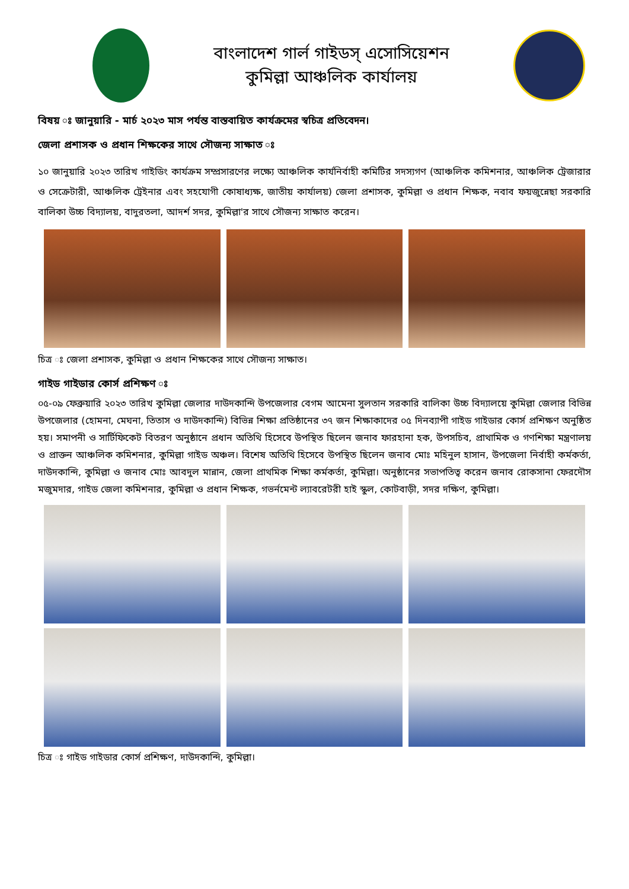বাংলাদেশ গার্ল গাইডস্ এসোসিয়েশন
কুমিল্লা আঞ্চলিক কার্যালয়
বিষয় ঃ জানুয়ারি - মার্চ ২০২৩ মাস পর্যন্ত বাস্তবায়িত কার্যক্রমের স্বচিত্র প্রতিবেদন।
জেলা প্রশাসক ও প্রধান শিক্ষকের সাথে সৌজন্য সাক্ষাত ঃ
১০ জানুয়ারি ২০২৩ তারিখ গাইডিং কার্যক্রম সম্প্রসারণের লক্ষ্যে আঞ্চলিক কার্যনির্বাহী কমিটির সদস্যগণ (আঞ্চলিক কমিশনার, আঞ্চলিক ট্রেজারার ও সেক্রেটারী, আঞ্চলিক ট্রেইনার এবং সহযোগী কোষাধ্যক্ষ, জাতীয় কার্যালয়) জেলা প্রশাসক, কুমিল্লা ও প্রধান শিক্ষক, নবাব ফয়জুন্নেছা সরকারি বালিকা উচ্চ বিদ্যালয়, বাদুরতলা, আদর্শ সদর, কুমিল্লা'র সাথে সৌজন্য সাক্ষাত করেন।
চিত্র ঃ জেলা প্রশাসক, কুমিল্লা ও প্রধান শিক্ষকের সাথে সৌজন্য সাক্ষাত।
গাইড গাইডার কোর্স প্রশিক্ষণ ঃ
০৫-০৯ ফেব্রুয়ারি ২০২৩ তারিখ কুমিল্লা জেলার দাউদকান্দি উপজেলার বেগম আমেনা সুলতান সরকারি বালিকা উচ্চ বিদ্যালয়ে কুমিল্লা জেলার বিভিন্ন উপজেলার (হোমনা, মেঘনা, তিতাস ও দাউদকান্দি) বিভিন্ন শিক্ষা প্রতিষ্ঠানের ৩৭ জন শিক্ষাকাদের ০৫ দিনব্যাপী গাইড গাইডার কোর্স প্রশিক্ষণ অনুষ্ঠিত হয়। সমাপনী ও সার্টিফিকেট বিতরণ অনুষ্ঠানে প্রধান অতিথি হিসেবে উপস্থিত ছিলেন জনাব ফারহানা হক, উপসচিব, প্রাথামিক ও গণশিক্ষা মন্ত্রণালয় ও প্রাক্তন আঞ্চলিক কমিশনার, কুমিল্লা গাইড অঞ্চল। বিশেষ অতিথি হিসেবে উপস্থিত ছিলেন জনাব মোঃ মহিনুল হাসান, উপজেলা নির্বাহী কর্মকর্তা, দাউদকান্দি, কুমিল্লা ও জনাব মোঃ আবদুল মান্নান, জেলা প্রাথমিক শিক্ষা কর্মকর্তা, কুমিল্লা। অনুষ্ঠানের সভাপতিত্ব করেন জনাব রোকসানা ফেরদৌস মজুমদার, গাইড জেলা কমিশনার, কুমিল্লা ও প্রধান শিক্ষক, গভর্নমেন্ট ল্যাবরেটরী হাই স্কুল, কোটবাড়ী, সদর দক্ষিণ, কুমিল্লা।
চিত্র ঃ গাইড গাইডার কোর্স প্রশিক্ষণ, দাউদকান্দি, কুমিল্লা।